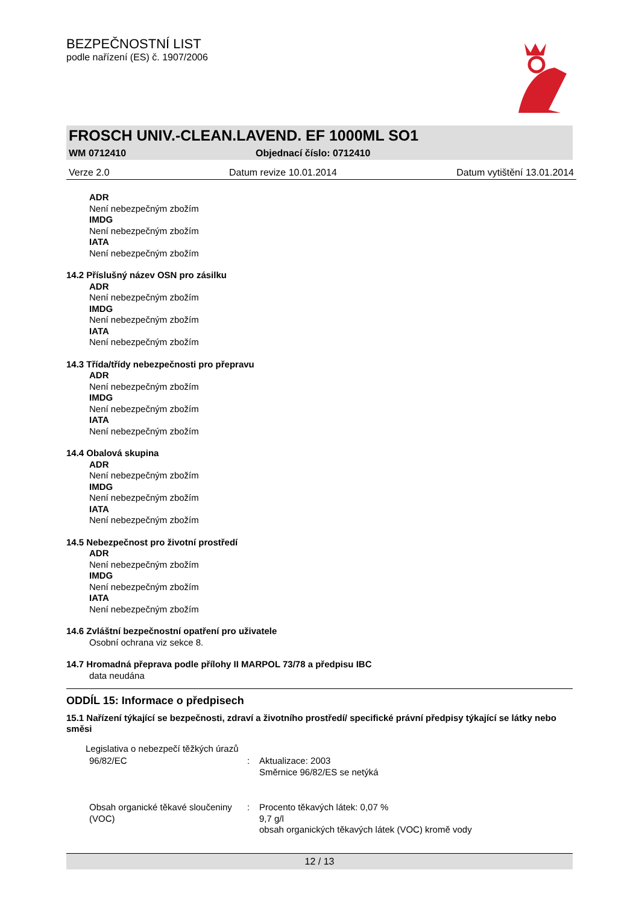BEZPEČNOSTNÍ LIST
podle nařízení (ES) č. 1907/2006
FROSCH UNIV.-CLEAN.LAVEND. EF 1000ML SO1
WM 0712410 Objednací číslo: 0712410
Verze 2.0 Datum revize 10.01.2014 Datum vytištění 13.01.2014
ADR
Není nebezpečným zbožím
IMDG
Není nebezpečným zbožím
IATA
Není nebezpečným zbožím
14.2 Příslušný název OSN pro zásilku
ADR
Není nebezpečným zbožím
IMDG
Není nebezpečným zbožím
IATA
Není nebezpečným zbožím
14.3 Třída/třídy nebezpečnosti pro přepravu
ADR
Není nebezpečným zbožím
IMDG
Není nebezpečným zbožím
IATA
Není nebezpečným zbožím
14.4 Obalová skupina
ADR
Není nebezpečným zbožím
IMDG
Není nebezpečným zbožím
IATA
Není nebezpečným zbožím
14.5 Nebezpečnost pro životní prostředí
ADR
Není nebezpečným zbožím
IMDG
Není nebezpečným zbožím
IATA
Není nebezpečným zbožím
14.6 Zvláštní bezpečnostní opatření pro uživatele
Osobní ochrana viz sekce 8.
14.7 Hromadná přeprava podle přílohy II MARPOL 73/78 a předpisu IBC
data neudána
ODDÍL 15: Informace o předpisech
15.1 Nařízení týkající se bezpečnosti, zdraví a životního prostředí/ specifické právní předpisy týkající se látky nebo směsi
Legislativa o nebezpečí těžkých úrazů
96/82/EC : Aktualizace: 2003
Směrnice 96/82/ES se netýká
Obsah organické těkavé sloučeniny (VOC)
: Procento těkavých látek: 0,07 %
9,7 g/l
obsah organických těkavých látek (VOC) kromě vody
12 / 13